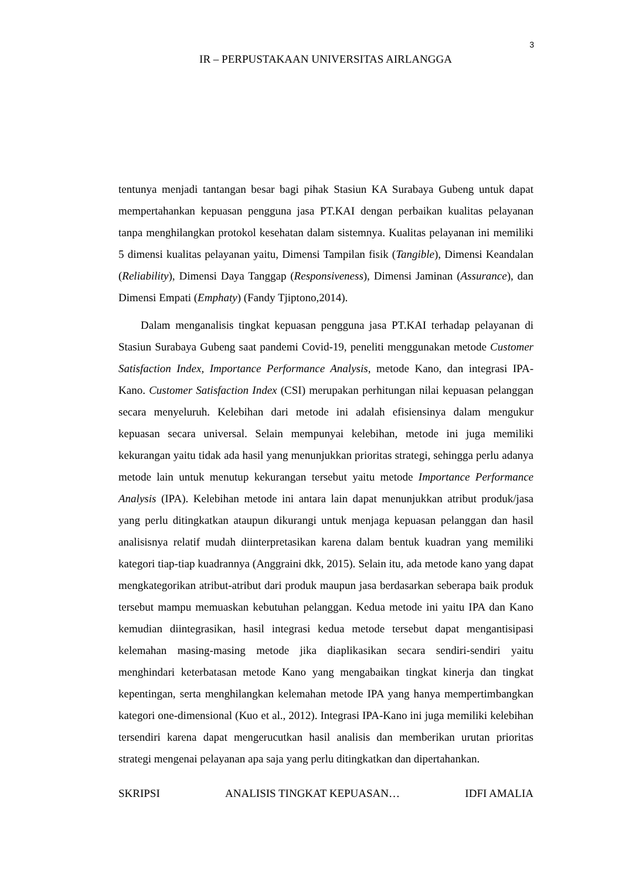3
IR – PERPUSTAKAAN UNIVERSITAS AIRLANGGA
tentunya menjadi tantangan besar bagi pihak Stasiun KA Surabaya Gubeng untuk dapat mempertahankan kepuasan pengguna jasa PT.KAI dengan perbaikan kualitas pelayanan tanpa menghilangkan protokol kesehatan dalam sistemnya. Kualitas pelayanan ini memiliki 5 dimensi kualitas pelayanan yaitu, Dimensi Tampilan fisik (Tangible), Dimensi Keandalan (Reliability), Dimensi Daya Tanggap (Responsiveness), Dimensi Jaminan (Assurance), dan Dimensi Empati (Emphaty) (Fandy Tjiptono,2014).
Dalam menganalisis tingkat kepuasan pengguna jasa PT.KAI terhadap pelayanan di Stasiun Surabaya Gubeng saat pandemi Covid-19, peneliti menggunakan metode Customer Satisfaction Index, Importance Performance Analysis, metode Kano, dan integrasi IPA-Kano. Customer Satisfaction Index (CSI) merupakan perhitungan nilai kepuasan pelanggan secara menyeluruh. Kelebihan dari metode ini adalah efisiensinya dalam mengukur kepuasan secara universal. Selain mempunyai kelebihan, metode ini juga memiliki kekurangan yaitu tidak ada hasil yang menunjukkan prioritas strategi, sehingga perlu adanya metode lain untuk menutup kekurangan tersebut yaitu metode Importance Performance Analysis (IPA). Kelebihan metode ini antara lain dapat menunjukkan atribut produk/jasa yang perlu ditingkatkan ataupun dikurangi untuk menjaga kepuasan pelanggan dan hasil analisisnya relatif mudah diinterpretasikan karena dalam bentuk kuadran yang memiliki kategori tiap-tiap kuadrannya (Anggraini dkk, 2015). Selain itu, ada metode kano yang dapat mengkategorikan atribut-atribut dari produk maupun jasa berdasarkan seberapa baik produk tersebut mampu memuaskan kebutuhan pelanggan. Kedua metode ini yaitu IPA dan Kano kemudian diintegrasikan, hasil integrasi kedua metode tersebut dapat mengantisipasi kelemahan masing-masing metode jika diaplikasikan secara sendiri-sendiri yaitu menghindari keterbatasan metode Kano yang mengabaikan tingkat kinerja dan tingkat kepentingan, serta menghilangkan kelemahan metode IPA yang hanya mempertimbangkan kategori one-dimensional (Kuo et al., 2012). Integrasi IPA-Kano ini juga memiliki kelebihan tersendiri karena dapat mengerucutkan hasil analisis dan memberikan urutan prioritas strategi mengenai pelayanan apa saja yang perlu ditingkatkan dan dipertahankan.
SKRIPSI ANALISIS TINGKAT KEPUASAN… IDFI AMALIA